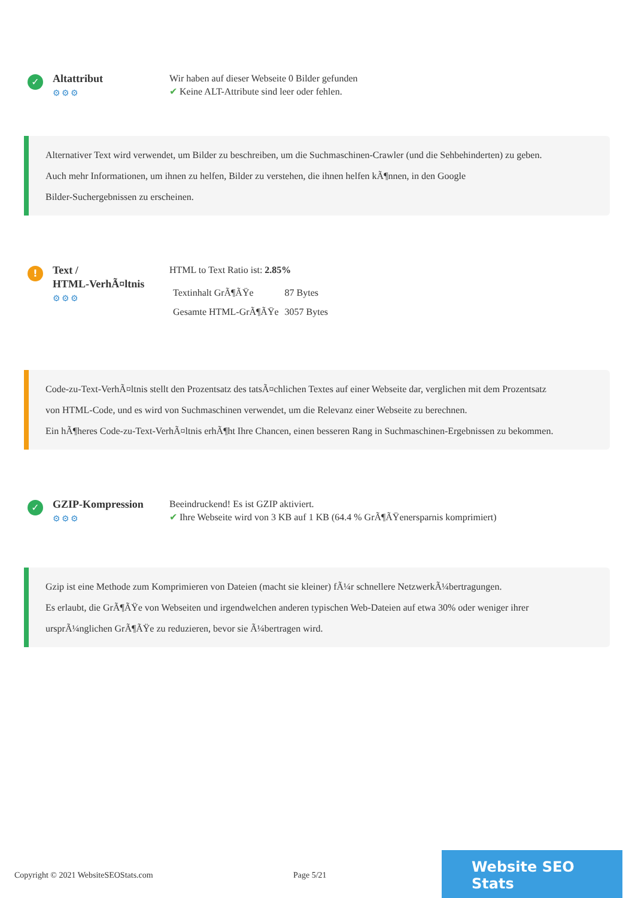✓
Altattribut
⚙⚙⚙
Wir haben auf dieser Webseite 0 Bilder gefunden
✔ Keine ALT-Attribute sind leer oder fehlen.
Alternativer Text wird verwendet, um Bilder zu beschreiben, um die Suchmaschinen-Crawler (und die Sehbehinderten) zu geben.
Auch mehr Informationen, um ihnen zu helfen, Bilder zu verstehen, die ihnen helfen kÃ¶nnen, in den Google
Bilder-Suchergebnissen zu erscheinen.
!
Text /
HTML-VerhÃ¤ltnis
⚙⚙⚙
HTML to Text Ratio ist: 2.85%
| Textinhalt GrÃ¶ÃŸe | 87 Bytes |
| Gesamte HTML-GrÃ¶ÃŸe | 3057 Bytes |
Code-zu-Text-VerhÃ¤ltnis stellt den Prozentsatz des tatsÃ¤chlichen Textes auf einer Webseite dar, verglichen mit dem Prozentsatz
von HTML-Code, und es wird von Suchmaschinen verwendet, um die Relevanz einer Webseite zu berechnen.
Ein hÃ¶heres Code-zu-Text-VerhÃ¤ltnis erhÃ¶ht Ihre Chancen, einen besseren Rang in Suchmaschinen-Ergebnissen zu bekommen.
✓
GZIP-Kompression
⚙⚙⚙
Beeindruckend! Es ist GZIP aktiviert.
✔ Ihre Webseite wird von 3 KB auf 1 KB (64.4 % GrÃ¶ÃŸenersparnis komprimiert)
Gzip ist eine Methode zum Komprimieren von Dateien (macht sie kleiner) fÃ¼r schnellere NetzwerkÃ¼bertragungen.
Es erlaubt, die GrÃ¶ÃŸe von Webseiten und irgendwelchen anderen typischen Web-Dateien auf etwa 30% oder weniger ihrer
ursprÃ¼nglichen GrÃ¶ÃŸe zu reduzieren, bevor sie Ã¼bertragen wird.
Copyright © 2021 WebsiteSEOStats.com Page 5/21
Website SEO Stats